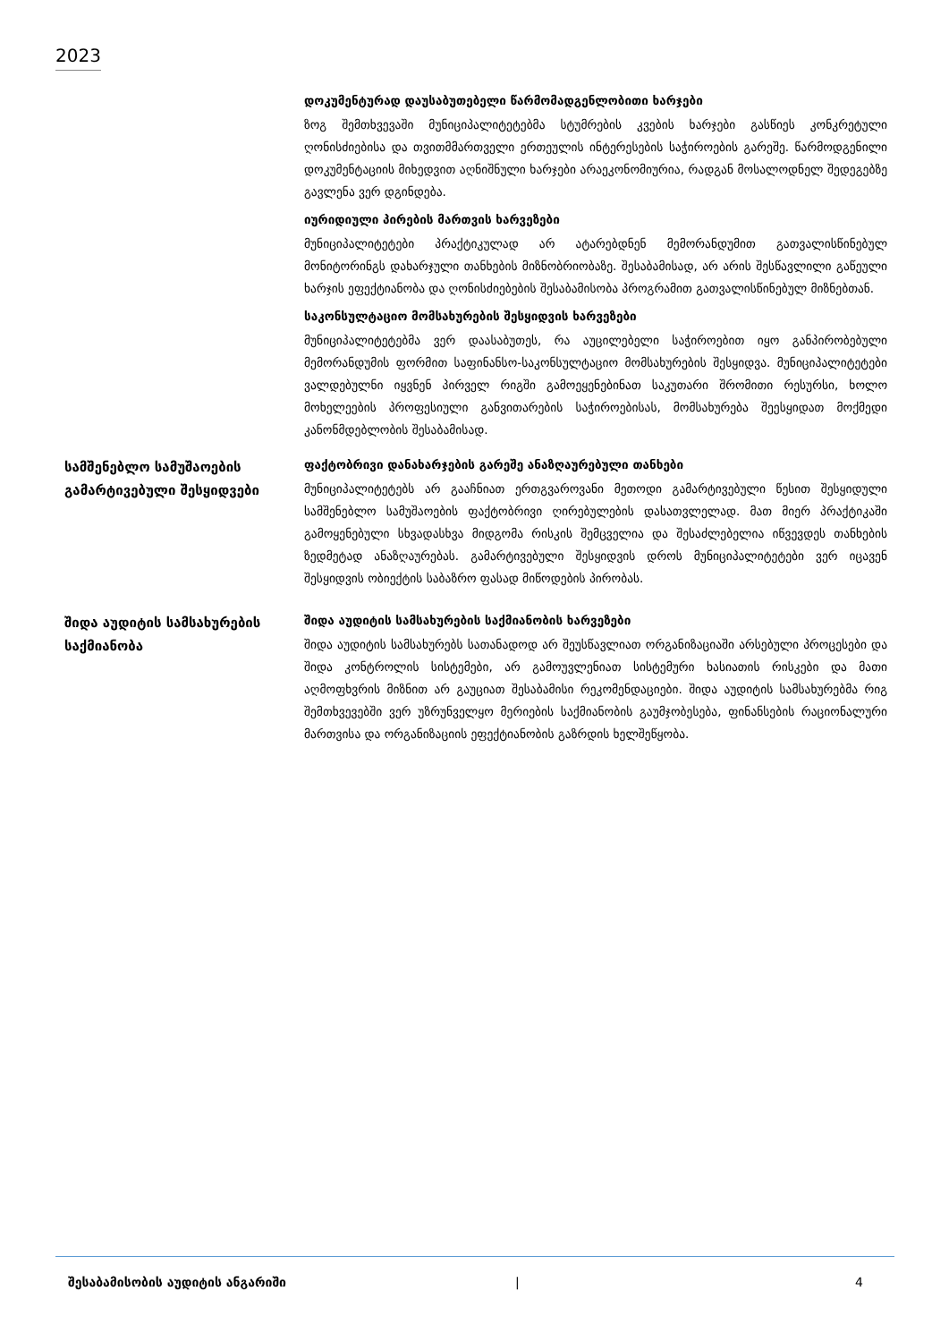2023
დოკუმენტურად დაუსაბუთებელი წარმომადგენლობითი ხარჯები
ზოგ შემთხვევაში მუნიციპალიტეტებმა სტუმრების კვების ხარჯები გასწიეს კონკრეტული ღონისძიებისა და თვითმმართველი ერთეულის ინტერესების საჭიროების გარეშე. წარმოდგენილი დოკუმენტაციის მიხედვით აღნიშნული ხარჯები არაეკონომიურია, რადგან მოსალოდნელ შედეგებზე გავლენა ვერ დგინდება.
იურიდიული პირების მართვის ხარვეზები
მუნიციპალიტეტები პრაქტიკულად არ ატარებდნენ მემორანდუმით გათვალისწინებულ მონიტორინგს დახარჯული თანხების მიზნობრიობაზე. შესაბამისად, არ არის შესწავლილი გაწეული ხარჯის ეფექტიანობა და ღონისძიებების შესაბამისობა პროგრამით გათვალისწინებულ მიზნებთან.
საკონსულტაციო მომსახურების შესყიდვის ხარვეზები
მუნიციპალიტეტებმა ვერ დაასაბუთეს, რა აუცილებელი საჭიროებით იყო განპირობებული მემორანდუმის ფორმით საფინანსო-საკონსულტაციო მომსახურების შესყიდვა. მუნიციპალიტეტები ვალდებულნი იყვნენ პირველ რიგში გამოეყენებინათ საკუთარი შრომითი რესურსი, ხოლო მოხელეების პროფესიული განვითარების საჭიროებისას, მომსახურება შეესყიდათ მოქმედი კანონმდებლობის შესაბამისად.
სამშენებლო სამუშაოების გამარტივებული შესყიდვები
ფაქტობრივი დანახარჯების გარეშე ანაზღაურებული თანხები
მუნიციპალიტეტებს არ გააჩნიათ ერთგვაროვანი მეთოდი გამარტივებული წესით შესყიდული სამშენებლო სამუშაოების ფაქტობრივი ღირებულების დასათვლელად. მათ მიერ პრაქტიკაში გამოყენებული სხვადასხვა მიდგომა რისკის შემცველია და შესაძლებელია იწვევდეს თანხების ზედმეტად ანაზღაურებას. გამარტივებული შესყიდვის დროს მუნიციპალიტეტები ვერ იცავენ შესყიდვის ობიექტის საბაზრო ფასად მიწოდების პირობას.
შიდა აუდიტის სამსახურების საქმიანობა
შიდა აუდიტის სამსახურების საქმიანობის ხარვეზები
შიდა აუდიტის სამსახურებს სათანადოდ არ შეუსწავლიათ ორგანიზაციაში არსებული პროცესები და შიდა კონტროლის სისტემები, არ გამოუვლენიათ სისტემური ხასიათის რისკები და მათი აღმოფხვრის მიზნით არ გაუციათ შესაბამისი რეკომენდაციები. შიდა აუდიტის სამსახურებმა რიგ შემთხვევებში ვერ უზრუნველყო მერიების საქმიანობის გაუმჯობესება, ფინანსების რაციონალური მართვისა და ორგანიზაციის ეფექტიანობის გაზრდის ხელშეწყობა.
შესაბამისობის აუდიტის ანგარიში | 4